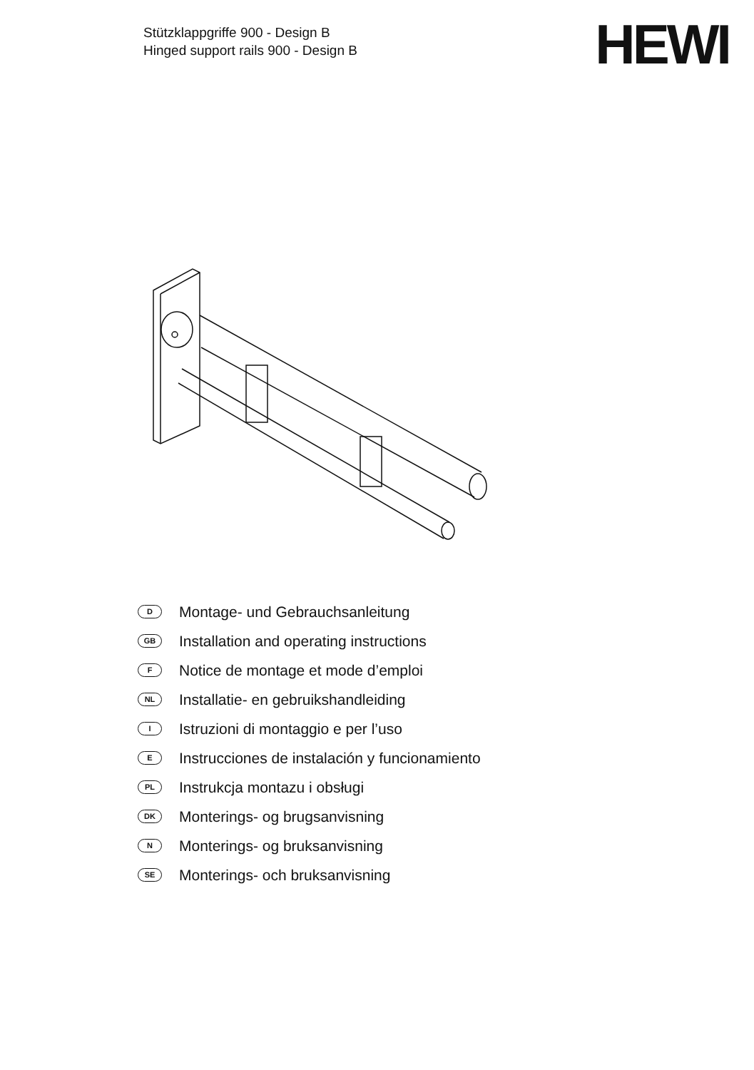Stützklappgriffe 900 - Design B
Hinged support rails 900 - Design B
HEWI
D Montage- und Gebrauchsanleitung
GB Installation and operating instructions
F Notice de montage et mode d’emploi
NL Installatie- en gebruikshandleiding
I Istruzioni di montaggio e per l’uso
E Instrucciones de instalación y funcionamiento
PL Instrukcja montazu i obsługi
DK Monterings- og brugsanvisning
N Monterings- og bruksanvisning
SE Monterings- och bruksanvisning